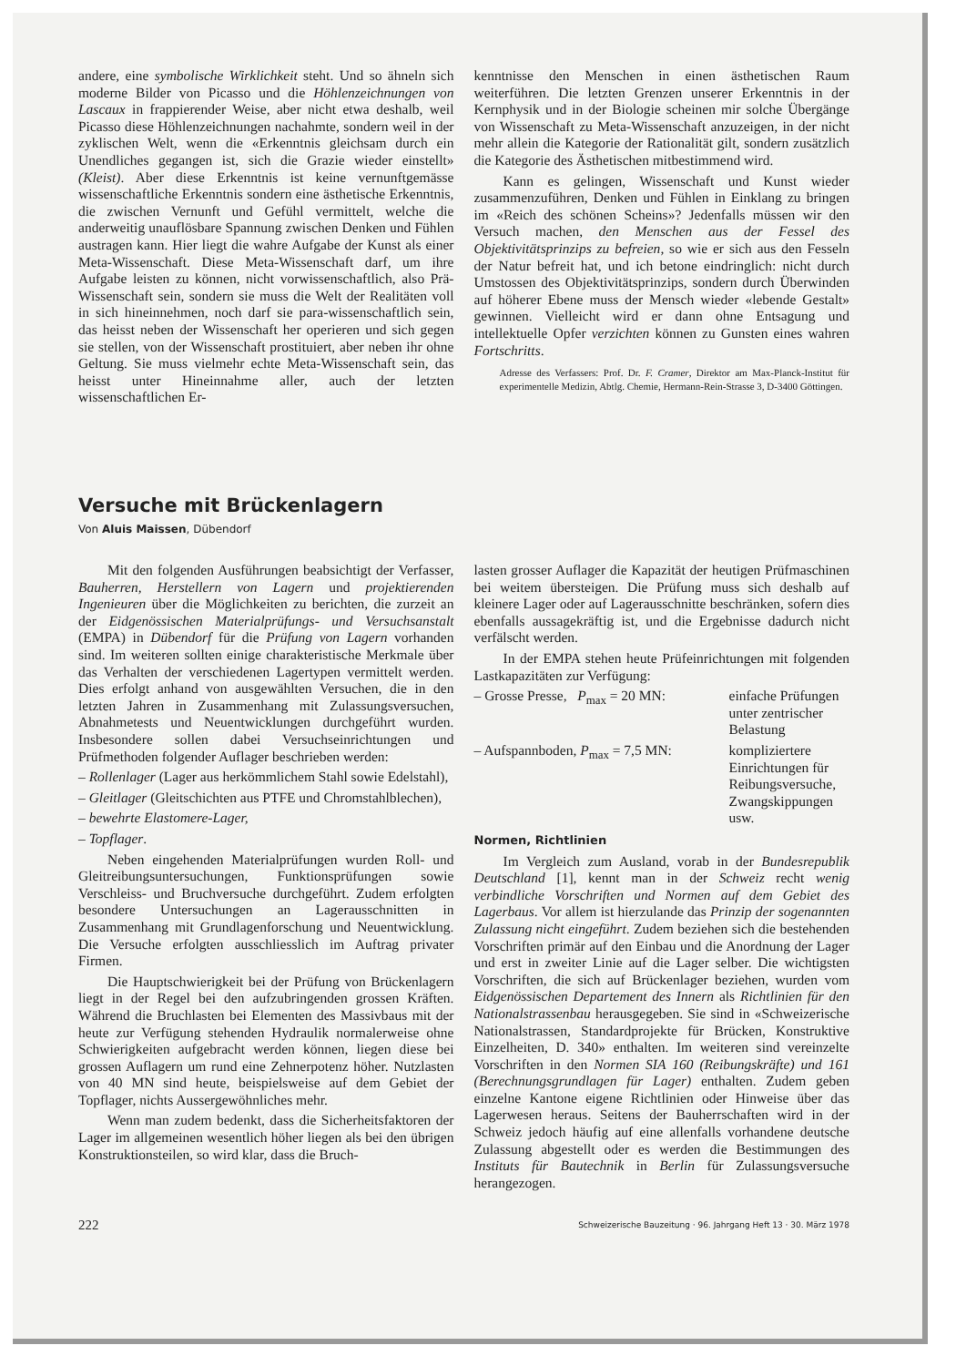andere, eine symbolische Wirklichkeit steht. Und so ähneln sich moderne Bilder von Picasso und die Höhlenzeichnungen von Lascaux in frappierender Weise, aber nicht etwa deshalb, weil Picasso diese Höhlenzeichnungen nachahmte, sondern weil in der zyklischen Welt, wenn die «Erkenntnis gleichsam durch ein Unendliches gegangen ist, sich die Grazie wieder einstellt» (Kleist). Aber diese Erkenntnis ist keine vernunftgemässe wissenschaftliche Erkenntnis sondern eine ästhetische Erkenntnis, die zwischen Vernunft und Gefühl vermittelt, welche die anderweitig unauflösbare Spannung zwischen Denken und Fühlen austragen kann. Hier liegt die wahre Aufgabe der Kunst als einer Meta-Wissenschaft. Diese Meta-Wissenschaft darf, um ihre Aufgabe leisten zu können, nicht vorwissenschaftlich, also Prä-Wissenschaft sein, sondern sie muss die Welt der Realitäten voll in sich hineinnehmen, noch darf sie para-wissenschaftlich sein, das heisst neben der Wissenschaft her operieren und sich gegen sie stellen, von der Wissenschaft prostituiert, aber neben ihr ohne Geltung. Sie muss vielmehr echte Meta-Wissenschaft sein, das heisst unter Hineinnahme aller, auch der letzten wissenschaftlichen Er-
kenntnisse den Menschen in einen ästhetischen Raum weiterführen. Die letzten Grenzen unserer Erkenntnis in der Kernphysik und in der Biologie scheinen mir solche Übergänge von Wissenschaft zu Meta-Wissenschaft anzuzeigen, in der nicht mehr allein die Kategorie der Rationalität gilt, sondern zusätzlich die Kategorie des Ästhetischen mitbestimmend wird.
Kann es gelingen, Wissenschaft und Kunst wieder zusammenzuführen, Denken und Fühlen in Einklang zu bringen im «Reich des schönen Scheins»? Jedenfalls müssen wir den Versuch machen, den Menschen aus der Fessel des Objektivitätsprinzips zu befreien, so wie er sich aus den Fesseln der Natur befreit hat, und ich betone eindringlich: nicht durch Umstossen des Objektivitätsprinzips, sondern durch Überwinden auf höherer Ebene muss der Mensch wieder «lebende Gestalt» gewinnen. Vielleicht wird er dann ohne Entsagung und intellektuelle Opfer verzichten können zu Gunsten eines wahren Fortschritts.
Adresse des Verfassers: Prof. Dr. F. Cramer, Direktor am Max-Planck-Institut für experimentelle Medizin, Abtlg. Chemie, Hermann-Rein-Strasse 3, D-3400 Göttingen.
Versuche mit Brückenlagern
Von Aluis Maissen, Dübendorf
Mit den folgenden Ausführungen beabsichtigt der Verfasser, Bauherren, Herstellern von Lagern und projektierenden Ingenieuren über die Möglichkeiten zu berichten, die zurzeit an der Eidgenössischen Materialprüfungs- und Versuchsanstalt (EMPA) in Dübendorf für die Prüfung von Lagern vorhanden sind. Im weiteren sollten einige charakteristische Merkmale über das Verhalten der verschiedenen Lagertypen vermittelt werden. Dies erfolgt anhand von ausgewählten Versuchen, die in den letzten Jahren in Zusammenhang mit Zulassungsversuchen, Abnahmetests und Neuentwicklungen durchgeführt wurden. Insbesondere sollen dabei Versuchseinrichtungen und Prüfmethoden folgender Auflager beschrieben werden:
– Rollenlager (Lager aus herkömmlichem Stahl sowie Edelstahl),
– Gleitlager (Gleitschichten aus PTFE und Chromstahlblechen),
– bewehrte Elastomere-Lager,
– Topflager.
Neben eingehenden Materialprüfungen wurden Roll- und Gleitreibungsuntersuchungen, Funktionsprüfungen sowie Verschleiss- und Bruchversuche durchgeführt. Zudem erfolgten besondere Untersuchungen an Lagerausschnitten in Zusammenhang mit Grundlagenforschung und Neuentwicklung. Die Versuche erfolgten ausschliesslich im Auftrag privater Firmen.
Die Hauptschwierigkeit bei der Prüfung von Brückenlagern liegt in der Regel bei den aufzubringenden grossen Kräften. Während die Bruchlasten bei Elementen des Massivbaus mit der heute zur Verfügung stehenden Hydraulik normalerweise ohne Schwierigkeiten aufgebracht werden können, liegen diese bei grossen Auflagern um rund eine Zehnerpotenz höher. Nutzlasten von 40 MN sind heute, beispielsweise auf dem Gebiet der Topflager, nichts Aussergewöhnliches mehr.
Wenn man zudem bedenkt, dass die Sicherheitsfaktoren der Lager im allgemeinen wesentlich höher liegen als bei den übrigen Konstruktionsteilen, so wird klar, dass die Bruch-
lasten grosser Auflager die Kapazität der heutigen Prüfmaschinen bei weitem übersteigen. Die Prüfung muss sich deshalb auf kleinere Lager oder auf Lagerausschnitte beschränken, sofern dies ebenfalls aussagekräftig ist, und die Ergebnisse dadurch nicht verfälscht werden.
In der EMPA stehen heute Prüfeinrichtungen mit folgenden Lastkapazitäten zur Verfügung:
– Grosse Presse, P<sub>max</sub> = 20 MN: einfache Prüfungen unter zentrischer Belastung
– Aufspannboden, P<sub>max</sub> = 7,5 MN: kompliziertere Einrichtungen für Reibungsversuche, Zwangskippungen usw.
Normen, Richtlinien
Im Vergleich zum Ausland, vorab in der Bundesrepublik Deutschland [1], kennt man in der Schweiz recht wenig verbindliche Vorschriften und Normen auf dem Gebiet des Lagerbaus. Vor allem ist hierzulande das Prinzip der sogenannten Zulassung nicht eingeführt. Zudem beziehen sich die bestehenden Vorschriften primär auf den Einbau und die Anordnung der Lager und erst in zweiter Linie auf die Lager selber. Die wichtigsten Vorschriften, die sich auf Brückenlager beziehen, wurden vom Eidgenössischen Departement des Innern als Richtlinien für den Nationalstrassenbau herausgegeben. Sie sind in «Schweizerische Nationalstrassen, Standardprojekte für Brücken, Konstruktive Einzelheiten, D. 340» enthalten. Im weiteren sind vereinzelte Vorschriften in den Normen SIA 160 (Reibungskräfte) und 161 (Berechnungsgrundlagen für Lager) enthalten. Zudem geben einzelne Kantone eigene Richtlinien oder Hinweise über das Lagerwesen heraus. Seitens der Bauherrschaften wird in der Schweiz jedoch häufig auf eine allenfalls vorhandene deutsche Zulassung abgestellt oder es werden die Bestimmungen des Instituts für Bautechnik in Berlin für Zulassungsversuche herangezogen.
222 Schweizerische Bauzeitung · 96. Jahrgang Heft 13 · 30. März 1978